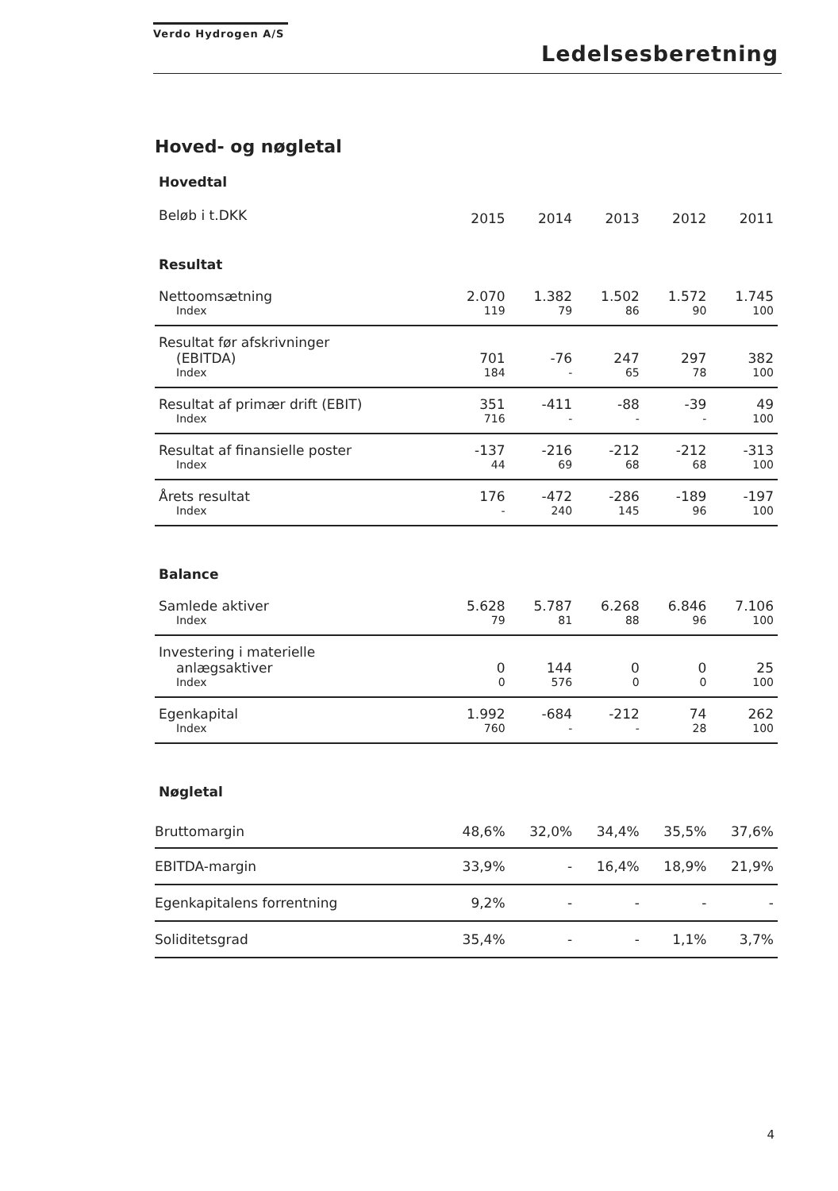Verdo Hydrogen A/S
Ledelsesberetning
Hoved- og nøgletal
| Hovedtal | | | | | |
| Beløb i t.DKK | 2015 | 2014 | 2013 | 2012 | 2011 |
| Resultat | | | | | |
| Nettoomsætning | 2.070 | 1.382 | 1.502 | 1.572 | 1.745 |
| Index | 119 | 79 | 86 | 90 | 100 |
| Resultat før afskrivninger | | | | | |
| (EBITDA) | 701 | -76 | 247 | 297 | 382 |
| Index | 184 | - | 65 | 78 | 100 |
| Resultat af primær drift (EBIT) | 351 | -411 | -88 | -39 | 49 |
| Index | 716 | - | - | - | 100 |
| Resultat af finansielle poster | -137 | -216 | -212 | -212 | -313 |
| Index | 44 | 69 | 68 | 68 | 100 |
| Årets resultat | 176 | -472 | -286 | -189 | -197 |
| Index | - | 240 | 145 | 96 | 100 |
| Balance | | | | | |
| Samlede aktiver | 5.628 | 5.787 | 6.268 | 6.846 | 7.106 |
| Index | 79 | 81 | 88 | 96 | 100 |
| Investering i materielle | | | | | |
| anlægsaktiver | 0 | 144 | 0 | 0 | 25 |
| Index | 0 | 576 | 0 | 0 | 100 |
| Egenkapital | 1.992 | -684 | -212 | 74 | 262 |
| Index | 760 | - | - | 28 | 100 |
| Nøgletal | | | | | |
| Bruttomargin | 48,6% | 32,0% | 34,4% | 35,5% | 37,6% |
| EBITDA-margin | 33,9% | - | 16,4% | 18,9% | 21,9% |
| Egenkapitalens forrentning | 9,2% | - | - | - | - |
| Soliditetsgrad | 35,4% | - | - | 1,1% | 3,7% |
4